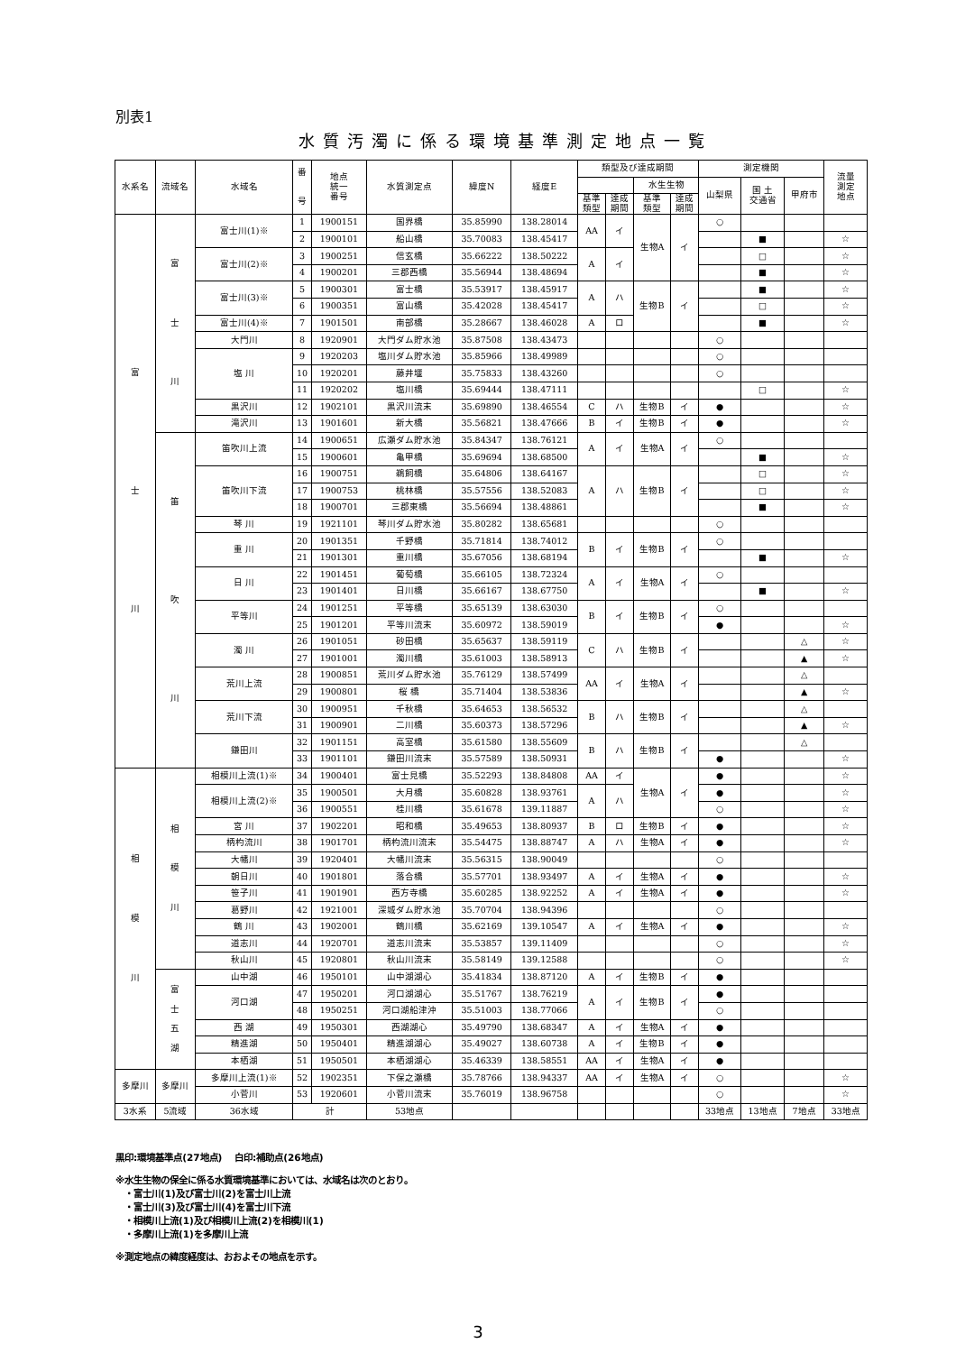別表1
水質汚濁に係る環境基準測定地点一覧
| 水系名 | 流域名 | 水域名 | 番 号 | 地点 統一 番号 | 水質測定点 | 緯度N | 経度E | 類型及び達成期間 | | | | 測定機関 | | | 流量 測定 地点 |
| --- | --- | --- | --- | --- | --- | --- | --- | --- | --- | --- | --- | --- | --- | --- | --- |
| | | | | | | | | | | 水生生物 | | 山梨県 | 国 土 交通省 | 甲府市 | |
| | | | | | | | | 基準 類型 | 達成 期間 | 基準 類型 | 達成 期間 | | | | |
| 富 士 川 | 富 士 川 | 富士川(1)※ | 1 | 1900151 | 国界橋 | 35.85990 | 138.28014 | AA | イ | 生物A | イ | ○ | | | |
| | | | 2 | 1900101 | 船山橋 | 35.70083 | 138.45417 | | | | | | ■ | | ☆ |
| | | 富士川(2)※ | 3 | 1900251 | 信玄橋 | 35.66222 | 138.50222 | A | イ | | | | □ | | ☆ |
| | | | 4 | 1900201 | 三郡西橋 | 35.56944 | 138.48694 | | | | | | ■ | | ☆ |
| | | 富士川(3)※ | 5 | 1900301 | 富士橋 | 35.53917 | 138.45917 | A | ハ | 生物B | イ | | ■ | | ☆ |
| | | | 6 | 1900351 | 富山橋 | 35.42028 | 138.45417 | | | | | | □ | | ☆ |
| | | 富士川(4)※ | 7 | 1901501 | 南部橋 | 35.28667 | 138.46028 | A | ロ | | | | ■ | | ☆ |
| | | 大門川 | 8 | 1920901 | 大門ダム貯水池 | 35.87508 | 138.43473 | | | | | ○ | | | |
| | | 塩 川 | 9 | 1920203 | 塩川ダム貯水池 | 35.85966 | 138.49989 | | | | | ○ | | | |
| | | | 10 | 1920201 | 藤井堰 | 35.75833 | 138.43260 | | | | | ○ | | | |
| | | | 11 | 1920202 | 塩川橋 | 35.69444 | 138.47111 | | | | | | □ | | ☆ |
| | | 黒沢川 | 12 | 1902101 | 黒沢川流末 | 35.69890 | 138.46554 | C | ハ | 生物B | イ | ● | | | ☆ |
| | | 滝沢川 | 13 | 1901601 | 新大橋 | 35.56821 | 138.47666 | B | イ | 生物B | イ | ● | | | ☆ |
| | 笛 吹 川 | 笛吹川上流 | 14 | 1900651 | 広瀬ダム貯水池 | 35.84347 | 138.76121 | A | イ | 生物A | イ | ○ | | | |
| | | | 15 | 1900601 | 亀甲橋 | 35.69694 | 138.68500 | | | | | | ■ | | ☆ |
| | | 笛吹川下流 | 16 | 1900751 | 鵜飼橋 | 35.64806 | 138.64167 | A | ハ | 生物B | イ | | □ | | ☆ |
| | | | 17 | 1900753 | 桃林橋 | 35.57556 | 138.52083 | | | | | | □ | | ☆ |
| | | | 18 | 1900701 | 三郡東橋 | 35.56694 | 138.48861 | | | | | | ■ | | ☆ |
| | | 琴 川 | 19 | 1921101 | 琴川ダム貯水池 | 35.80282 | 138.65681 | | | | | ○ | | | |
| | | 重 川 | 20 | 1901351 | 千野橋 | 35.71814 | 138.74012 | B | イ | 生物B | イ | ○ | | | |
| | | | 21 | 1901301 | 重川橋 | 35.67056 | 138.68194 | | | | | | ■ | | ☆ |
| | | 日 川 | 22 | 1901451 | 葡萄橋 | 35.66105 | 138.72324 | A | イ | 生物A | イ | ○ | | | |
| | | | 23 | 1901401 | 日川橋 | 35.66167 | 138.67750 | | | | | | ■ | | ☆ |
| | | 平等川 | 24 | 1901251 | 平等橋 | 35.65139 | 138.63030 | B | イ | 生物B | イ | ○ | | | |
| | | | 25 | 1901201 | 平等川流末 | 35.60972 | 138.59019 | | | | | ● | | | ☆ |
| | | 濁 川 | 26 | 1901051 | 砂田橋 | 35.65637 | 138.59119 | C | ハ | 生物B | イ | | | △ | ☆ |
| | | | 27 | 1901001 | 濁川橋 | 35.61003 | 138.58913 | | | | | | | ▲ | ☆ |
| | | 荒川上流 | 28 | 1900851 | 荒川ダム貯水池 | 35.76129 | 138.57499 | AA | イ | 生物A | イ | | | △ | |
| | | | 29 | 1900801 | 桜 橋 | 35.71404 | 138.53836 | | | | | | | ▲ | ☆ |
| | | 荒川下流 | 30 | 1900951 | 千秋橋 | 35.64653 | 138.56532 | B | ハ | 生物B | イ | | | △ | |
| | | | 31 | 1900901 | 二川橋 | 35.60373 | 138.57296 | | | | | | | ▲ | ☆ |
| | | 鎌田川 | 32 | 1901151 | 高室橋 | 35.61580 | 138.55609 | B | ハ | 生物B | イ | | | △ | |
| | | | 33 | 1901101 | 鎌田川流末 | 35.57589 | 138.50931 | | | | | ● | | | ☆ |
| 相 模 川 | 相 模 川 | 相模川上流(1)※ | 34 | 1900401 | 富士見橋 | 35.52293 | 138.84808 | AA | イ | 生物A | イ | ● | | | ☆ |
| | | 相模川上流(2)※ | 35 | 1900501 | 大月橋 | 35.60828 | 138.93761 | A | ハ | | | ● | | | ☆ |
| | | | 36 | 1900551 | 桂川橋 | 35.61678 | 139.11887 | | | | | ○ | | | ☆ |
| | | 宮 川 | 37 | 1902201 | 昭和橋 | 35.49653 | 138.80937 | B | ロ | 生物B | イ | ● | | | ☆ |
| | | 柄杓流川 | 38 | 1901701 | 柄杓流川流末 | 35.54475 | 138.88747 | A | ハ | 生物A | イ | ● | | | ☆ |
| | | 大幡川 | 39 | 1920401 | 大幡川流末 | 35.56315 | 138.90049 | | | | | ○ | | | |
| | | 朝日川 | 40 | 1901801 | 落合橋 | 35.57701 | 138.93497 | A | イ | 生物A | イ | ● | | | ☆ |
| | | 笹子川 | 41 | 1901901 | 西方寺橋 | 35.60285 | 138.92252 | A | イ | 生物A | イ | ● | | | ☆ |
| | | 葛野川 | 42 | 1921001 | 深城ダム貯水池 | 35.70704 | 138.94396 | | | | | ○ | | | |
| | | 鶴 川 | 43 | 1902001 | 鶴川橋 | 35.62169 | 139.10547 | A | イ | 生物A | イ | ● | | | ☆ |
| | | 道志川 | 44 | 1920701 | 道志川流末 | 35.53857 | 139.11409 | | | | | ○ | | | ☆ |
| | | 秋山川 | 45 | 1920801 | 秋山川流末 | 35.58149 | 139.12588 | | | | | ○ | | | ☆ |
| | 富 士 五 湖 | 山中湖 | 46 | 1950101 | 山中湖湖心 | 35.41834 | 138.87120 | A | イ | 生物B | イ | ● | | | |
| | | 河口湖 | 47 | 1950201 | 河口湖湖心 | 35.51767 | 138.76219 | A | イ | 生物B | イ | ● | | | |
| | | | 48 | 1950251 | 河口湖船津沖 | 35.51003 | 138.77066 | | | | | ○ | | | |
| | | 西 湖 | 49 | 1950301 | 西湖湖心 | 35.49790 | 138.68347 | A | イ | 生物A | イ | ● | | | |
| | | 精進湖 | 50 | 1950401 | 精進湖湖心 | 35.49027 | 138.60738 | A | イ | 生物B | イ | ● | | | |
| | | 本栖湖 | 51 | 1950501 | 本栖湖湖心 | 35.46339 | 138.58551 | AA | イ | 生物A | イ | ● | | | |
| 多摩川 | 多摩川 | 多摩川上流(1)※ | 52 | 1902351 | 下保之瀬橋 | 35.78766 | 138.94337 | AA | イ | 生物A | イ | ○ | | | ☆ |
| | | 小菅川 | 53 | 1920601 | 小菅川流末 | 35.76019 | 138.96758 | | | | | ○ | | | ☆ |
| 3水系 | 5流域 | 36水域 | 計 | | 53地点 | | | | | | | 33地点 | 13地点 | 7地点 | 33地点 |
黒印:環境基準点(27地点)　 白印:補助点(26地点)
※水生生物の保全に係る水質環境基準においては、水域名は次のとおり。
　・富士川(1)及び富士川(2)を富士川上流
　・富士川(3)及び富士川(4)を富士川下流
　・相模川上流(1)及び相模川上流(2)を相模川(1)
　・多摩川上流(1)を多摩川上流
※測定地点の緯度経度は、おおよその地点を示す。
3